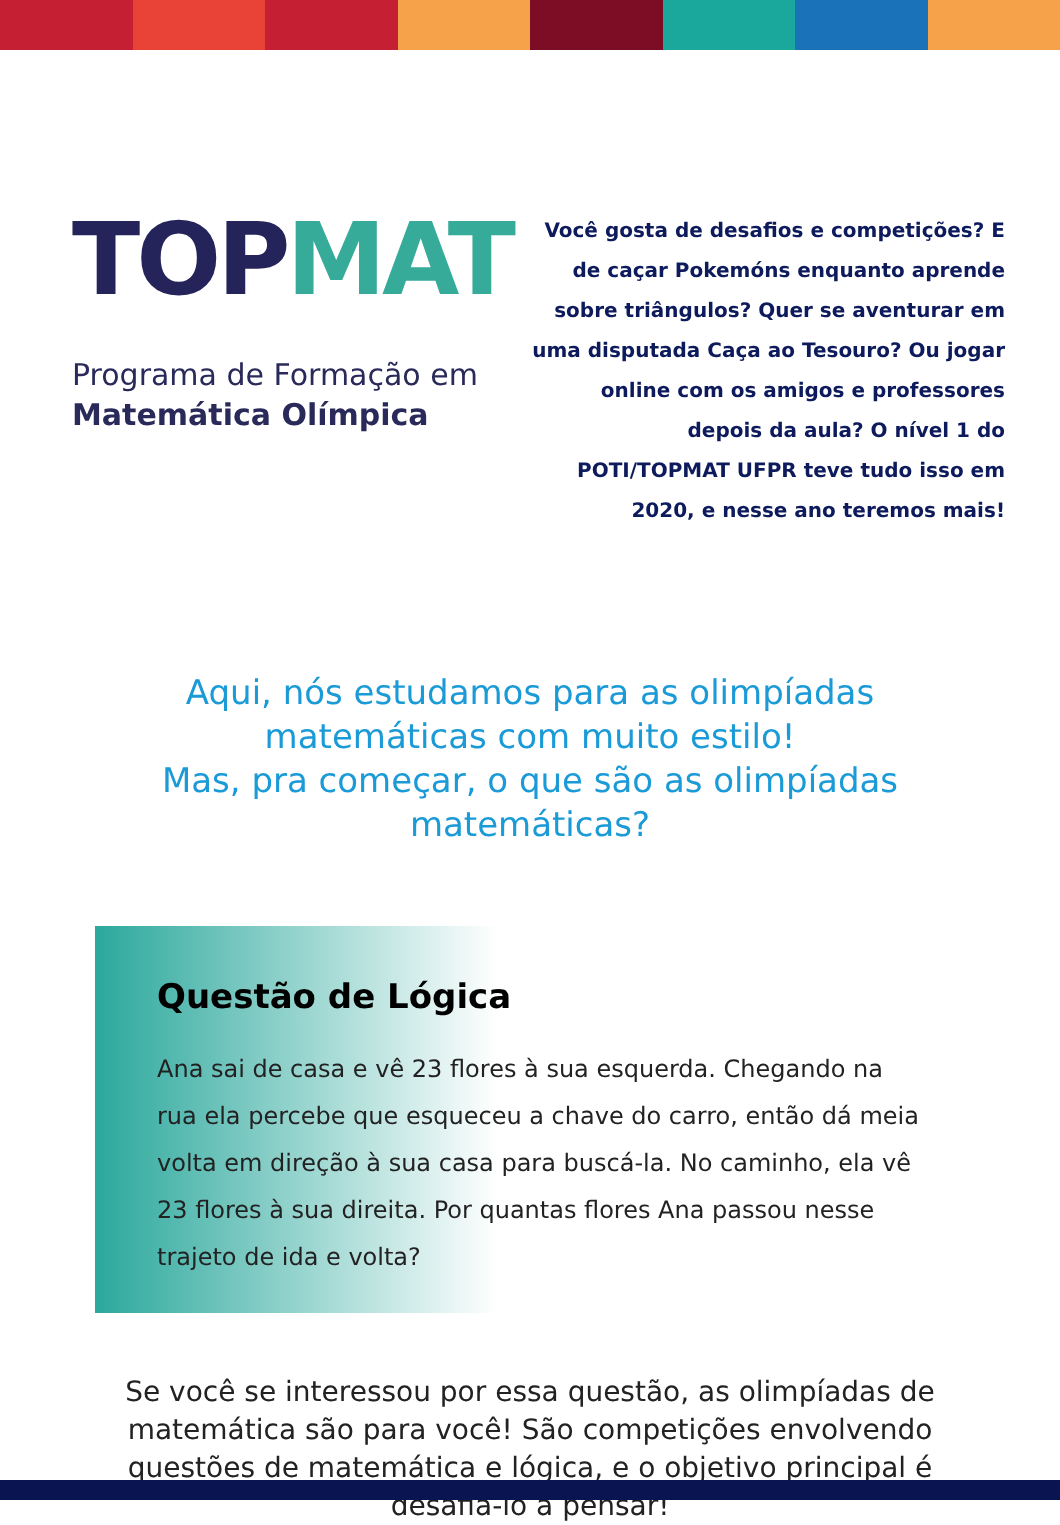TOP MAT
Programa de Formação em
Matemática Olímpica
Você gosta de desafios e competições? E de caçar Pokemóns enquanto aprende sobre triângulos? Quer se aventurar em uma disputada Caça ao Tesouro? Ou jogar online com os amigos e professores depois da aula? O nível 1 do POTI/TOPMAT UFPR teve tudo isso em 2020, e nesse ano teremos mais!
Aqui, nós estudamos para as olimpíadas
matemáticas com muito estilo!
Mas, pra começar, o que são as olimpíadas
matemáticas?
Questão de Lógica
Ana sai de casa e vê 23 flores à sua esquerda. Chegando na rua ela percebe que esqueceu a chave do carro, então dá meia volta em direção à sua casa para buscá-la. No caminho, ela vê 23 flores à sua direita. Por quantas flores Ana passou nesse trajeto de ida e volta?
Se você se interessou por essa questão, as olimpíadas de matemática são para você! São competições envolvendo questões de matemática e lógica, e o objetivo principal é desafiá-lo a pensar!